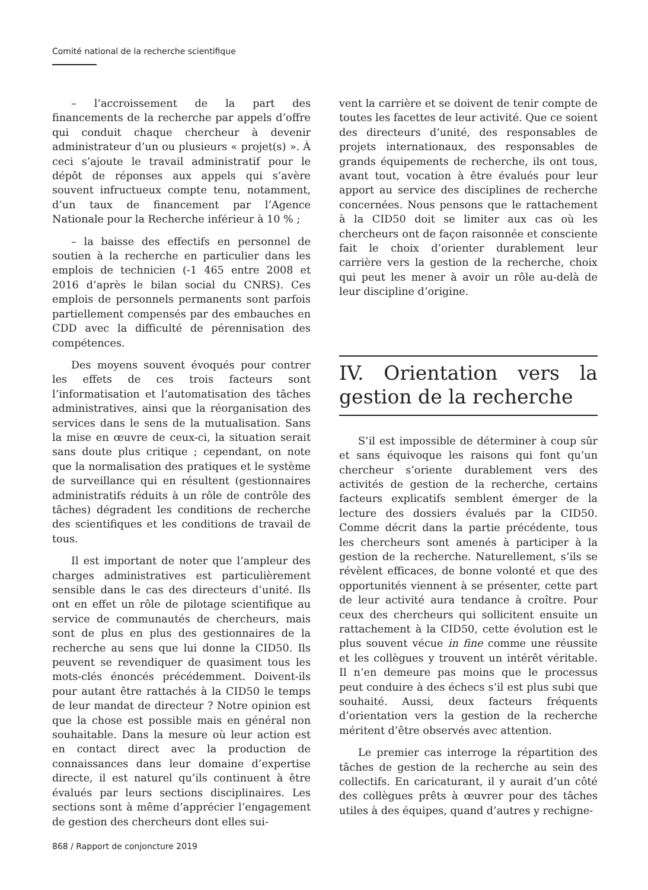Comité national de la recherche scientifique
– l’accroissement de la part des financements de la recherche par appels d’offre qui conduit chaque chercheur à devenir administrateur d’un ou plusieurs « projet(s) ». À ceci s’ajoute le travail administratif pour le dépôt de réponses aux appels qui s’avère souvent infructueux compte tenu, notamment, d’un taux de financement par l’Agence Nationale pour la Recherche inférieur à 10 % ;
– la baisse des effectifs en personnel de soutien à la recherche en particulier dans les emplois de technicien (-1 465 entre 2008 et 2016 d’après le bilan social du CNRS). Ces emplois de personnels permanents sont parfois partiellement compensés par des embauches en CDD avec la difficulté de pérennisation des compétences.
Des moyens souvent évoqués pour contrer les effets de ces trois facteurs sont l’informatisation et l’automatisation des tâches administratives, ainsi que la réorganisation des services dans le sens de la mutualisation. Sans la mise en œuvre de ceux-ci, la situation serait sans doute plus critique ; cependant, on note que la normalisation des pratiques et le système de surveillance qui en résultent (gestionnaires administratifs réduits à un rôle de contrôle des tâches) dégradent les conditions de recherche des scientifiques et les conditions de travail de tous.
Il est important de noter que l’ampleur des charges administratives est particulièrement sensible dans le cas des directeurs d’unité. Ils ont en effet un rôle de pilotage scientifique au service de communautés de chercheurs, mais sont de plus en plus des gestionnaires de la recherche au sens que lui donne la CID50. Ils peuvent se revendiquer de quasiment tous les mots-clés énoncés précédemment. Doivent-ils pour autant être rattachés à la CID50 le temps de leur mandat de directeur ? Notre opinion est que la chose est possible mais en général non souhaitable. Dans la mesure où leur action est en contact direct avec la production de connaissances dans leur domaine d’expertise directe, il est naturel qu’ils continuent à être évalués par leurs sections disciplinaires. Les sections sont à même d’apprécier l’engagement de gestion des chercheurs dont elles sui-
vent la carrière et se doivent de tenir compte de toutes les facettes de leur activité. Que ce soient des directeurs d’unité, des responsables de projets internationaux, des responsables de grands équipements de recherche, ils ont tous, avant tout, vocation à être évalués pour leur apport au service des disciplines de recherche concernées. Nous pensons que le rattachement à la CID50 doit se limiter aux cas où les chercheurs ont de façon raisonnée et consciente fait le choix d’orienter durablement leur carrière vers la gestion de la recherche, choix qui peut les mener à avoir un rôle au-delà de leur discipline d’origine.
IV. Orientation vers la gestion de la recherche
S’il est impossible de déterminer à coup sûr et sans équivoque les raisons qui font qu’un chercheur s’oriente durablement vers des activités de gestion de la recherche, certains facteurs explicatifs semblent émerger de la lecture des dossiers évalués par la CID50. Comme décrit dans la partie précédente, tous les chercheurs sont amenés à participer à la gestion de la recherche. Naturellement, s’ils se révèlent efficaces, de bonne volonté et que des opportunités viennent à se présenter, cette part de leur activité aura tendance à croître. Pour ceux des chercheurs qui sollicitent ensuite un rattachement à la CID50, cette évolution est le plus souvent vécue in fine comme une réussite et les collègues y trouvent un intérêt véritable. Il n’en demeure pas moins que le processus peut conduire à des échecs s’il est plus subi que souhaité. Aussi, deux facteurs fréquents d’orientation vers la gestion de la recherche méritent d’être observés avec attention.
Le premier cas interroge la répartition des tâches de gestion de la recherche au sein des collectifs. En caricaturant, il y aurait d’un côté des collègues prêts à œuvrer pour des tâches utiles à des équipes, quand d’autres y rechigne-
868 / Rapport de conjoncture 2019